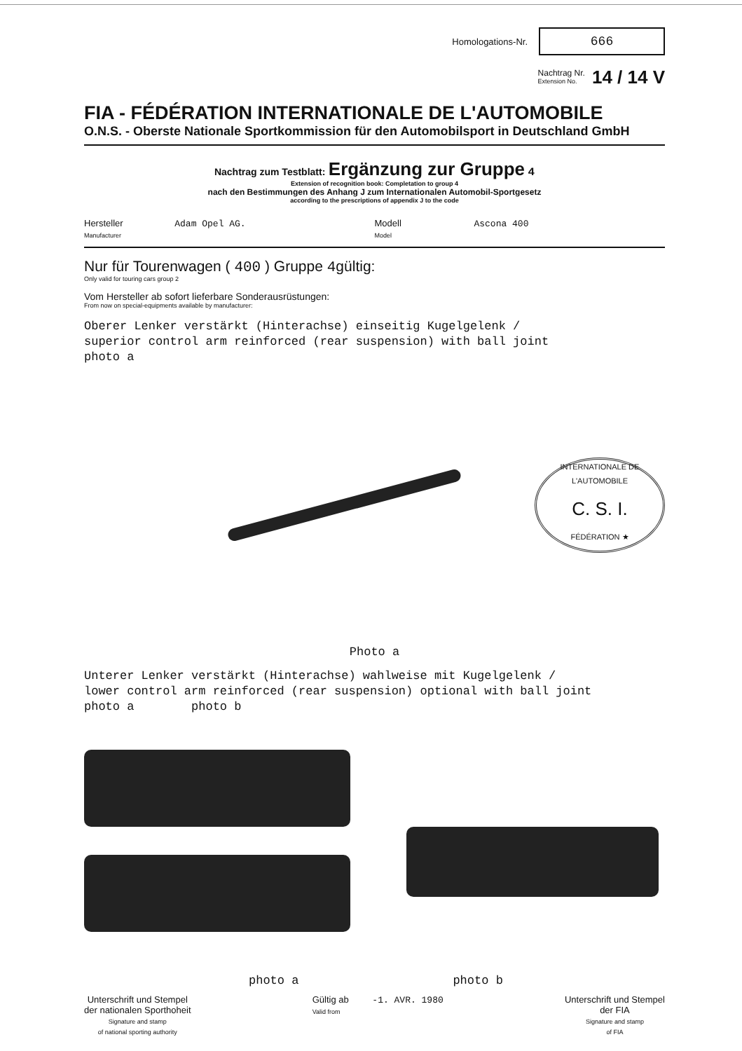Homologations-Nr. 666
Nachtrag Nr.
Extension No. 14 / 14 V
FIA - FÉDÉRATION INTERNATIONALE DE L'AUTOMOBILE
O.N.S. - Oberste Nationale Sportkommission für den Automobilsport in Deutschland GmbH
Nachtrag zum Testblatt: Ergänzung zur Gruppe 4
Extension of recognition book: Completation to group 4
nach den Bestimmungen des Anhang J zum Internationalen Automobil-Sportgesetz
according to the prescriptions of appendix J to the code
Hersteller Adam Opel AG.
Manufacturer
Modell Ascona 400
Model
Nur für Tourenwagen ( 400 ) Gruppe 4gültig:
Only valid for touring cars group 2
Vom Hersteller ab sofort lieferbare Sonderausrüstungen:
From now on special-equipments available by manufacturer:
Oberer Lenker verstärkt (Hinterachse) einseitig Kugelgelenk /
superior control arm reinforced (rear suspension) with ball joint
photo a
INTERNATIONALE DE L'AUTOMOBILE
C. S. I.
FÉDÉRATION ★
Photo a
Unterer Lenker verstärkt (Hinterachse) wahlweise mit Kugelgelenk /
lower control arm reinforced (rear suspension) optional with ball joint
photo a photo b
photo a photo b
Unterschrift und Stempel
der nationalen Sporthoheit
Signature and stamp
of national sporting authority
Gültig ab -1. AVR. 1980
Valid from
Unterschrift und Stempel
der FIA
Signature and stamp
of FIA